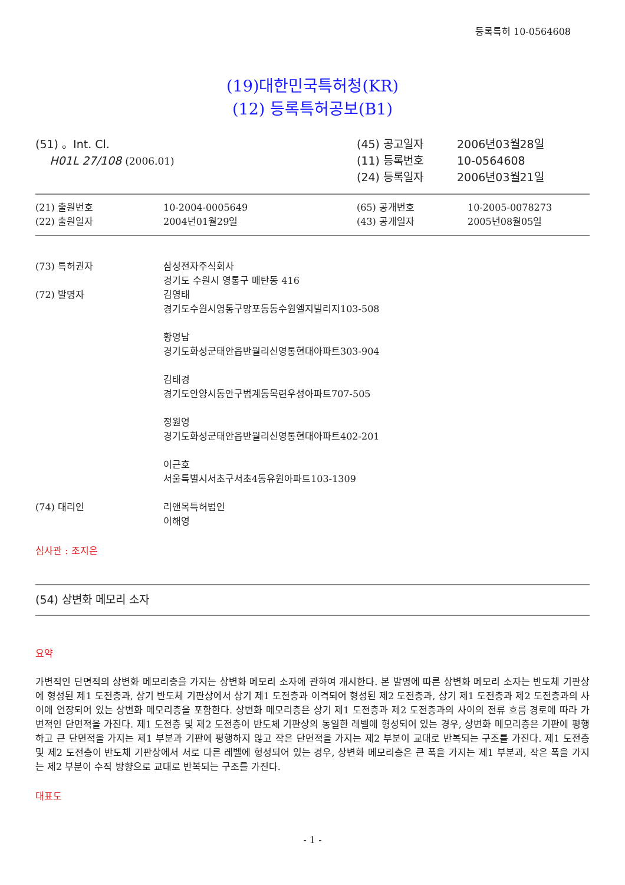등록특허 10-0564608
(19)대한민국특허청(KR)
(12) 등록특허공보(B1)
(51) 。Int. Cl.
H01L 27/108 (2006.01)
(45) 공고일자
(11) 등록번호
(24) 등록일자
2006년03월28일
10-0564608
2006년03월21일
| (21) 출원번호 (22) 출원일자 | 10-2004-0005649 2004년01월29일 | (65) 공개번호 (43) 공개일자 | 10-2005-0078273 2005년08월05일 |
| (73) 특허권자 | 삼성전자주식회사 경기도 수원시 영통구 매탄동 416 |
| (72) 발명자 | 김영태 경기도수원시영통구망포동동수원엘지빌리지103-508 황영남 경기도화성군태안읍반월리신영통현대아파트303-904 김태경 경기도안양시동안구범계동목련우성아파트707-505 정원영 경기도화성군태안읍반월리신영통현대아파트402-201 이근호 서울특별시서초구서초4동유원아파트103-1309 |
| (74) 대리인 | 리앤목특허법인 이해영 |
심사관 : 조지은
(54) 상변화 메모리 소자
요약
가변적인 단면적의 상변화 메모리층을 가지는 상변화 메모리 소자에 관하여 개시한다. 본 발명에 따른 상변화 메모리 소자는 반도체 기판상에 형성된 제1 도전층과, 상기 반도체 기판상에서 상기 제1 도전층과 이격되어 형성된 제2 도전층과, 상기 제1 도전층과 제2 도전층과의 사이에 연장되어 있는 상변화 메모리층을 포함한다. 상변화 메모리층은 상기 제1 도전층과 제2 도전층과의 사이의 전류 흐름 경로에 따라 가변적인 단면적을 가진다. 제1 도전층 및 제2 도전층이 반도체 기판상의 동일한 레벨에 형성되어 있는 경우, 상변화 메모리층은 기판에 평행하고 큰 단면적을 가지는 제1 부분과 기판에 평행하지 않고 작은 단면적을 가지는 제2 부분이 교대로 반복되는 구조를 가진다. 제1 도전층 및 제2 도전층이 반도체 기판상에서 서로 다른 레벨에 형성되어 있는 경우, 상변화 메모리층은 큰 폭을 가지는 제1 부분과, 작은 폭을 가지는 제2 부분이 수직 방향으로 교대로 반복되는 구조를 가진다.
대표도
- 1 -